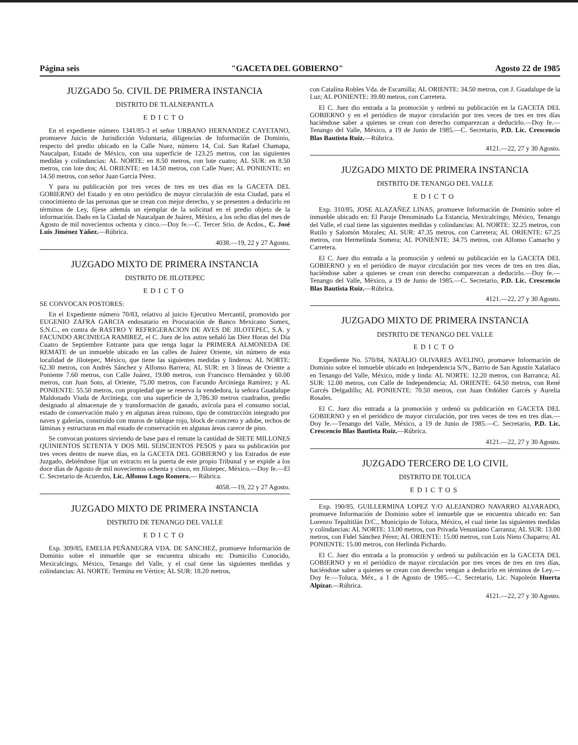Página seis "GACETA DEL GOBIERNO" Agosto 22 de 1985
JUZGADO 5o. CIVIL DE PRIMERA INSTANCIA
DISTRITO DE TLALNEPANTLA
EDICTO
En el expediente número 1341/85-3 el señor URBANO HERNANDEZ CAYETANO, promueve Juicio de Jurisdicción Voluntaria, diligencias de Información de Dominio, respecto del predio ubicado en la Calle Nuez, número 14, Col. San Rafael Chamapa, Naucalpan, Estado de México, con una superficie de 123.25 metros, con las siguientes medidas y colindancias: AL NORTE: en 8.50 metros, con lote cuatro; AL SUR: en 8.50 metros, con lote dos; AL ORIENTE: en 14.50 metros, con Calle Nuez; AL PONIENTE: en 14.50 metros, con señor Juan García Pérez.
Y para su publicación por tres veces de tres en tres días en la GACETA DEL GOBIERNO del Estado y en otro periódico de mayor circulación de esta Ciudad, para el conocimiento de las personas que se crean con mejor derecho, y se presenten a deducirlo en términos de Ley, fíjese además un ejemplar de la solicitud en el predio objeto de la información. Dado en la Ciudad de Naucalpan de Juárez, México, a los ocho días del mes de Agosto de mil novecientos ochenta y cinco.—Doy fe.—C. Tercer Srio. de Acdos., C. José Luis Jiménez Yáñez.—Rúbrica.
4038.—19, 22 y 27 Agosto.
JUZGADO MIXTO DE PRIMERA INSTANCIA
DISTRITO DE JILOTEPEC
EDICTO
SE CONVOCAN POSTORES:
En el Expediente número 70/83, relativo al juicio Ejecutivo Mercantil, promovido por EUGENIO ZAFRA GARCIA endosatario en Procuración de Banco Mexicano Somex, S.N.C., en contra de RASTRO Y REFRIGERACION DE AVES DE JILOTEPEC, S.A. y FACUNDO ARCINIEGA RAMIREZ, el C. Juez de los autos señaló las Diez Horas del Día Cuatro de Septiembre Entrante para que tenga lugar la PRIMERA ALMONEDA DE REMATE de un inmueble ubicado en las calles de Juárez Oriente, sin número de esta localidad de Jilotepec, México, que tiene las siguientes medidas y linderos: AL NORTE: 62.30 metros, con Andrés Sánchez y Alfonso Barrera; AL SUR: en 3 líneas de Oriente a Poniente 7.60 metros, con Calle Juárez, 19.00 metros, con Francisco Hernández y 60.00 metros, con Juan Soto, al Oriente, 75.00 metros, con Facundo Arciniega Ramírez; y AL PONIENTE: 55.50 metros, con propiedad que se reserva la vendedora, la señora Guadalupe Maldonado Viuda de Arciniega, con una superficie de 3,786.30 metros cuadrados, predio designado al almacenaje de y transformación de ganado, avícola para el consumo social, estado de conservación malo y en algunas áreas ruinoso, tipo de construcción integrado por naves y galerías, construído con muros de tabique rojo, block de concreto y adobe, techos de láminas y estructuras en mal estado de conservación en algunas áreas carece de piso.
Se convocan postores sirviendo de base para el remate la cantidad de SIETE MILLONES QUINIENTOS SETENTA Y DOS MIL SEISCIENTOS PESOS y para su publicación por tres veces dentro de nueve días, en la GACETA DEL GOBIERNO y los Estrados de este Juzgado, debiéndose fijar un extracto en la puerta de este propio Tribunal y se expide a los doce días de Agosto de mil novecientos ochenta y cinco, en Jilotepec, México.—Doy fe.—El C. Secretario de Acuerdos, Lic. Alfonso Lugo Romero.— Rúbrica.
4058.—19, 22 y 27 Agosto.
JUZGADO MIXTO DE PRIMERA INSTANCIA
DISTRITO DE TENANGO DEL VALLE
EDICTO
Exp. 309/85, EMELIA PEÑANEGRA VDA. DE SANCHEZ, promueve Información de Dominio sobre el inmueble que se encuentra ubicado en: Domicilio Conocido, Mexicalcingo, México, Tenango del Valle, y el cual tiene las siguientes medidas y colindancias: AL NORTE: Termina en Vértice; AL SUR: 18.20 metros,
con Catalina Robles Vda. de Escamilla; AL ORIENTE: 34.50 metros, con J. Guadalupe de la Luz; AL PONIENTE: 39.80 metros, con Carretera.
El C. Juez dio entrada a la promoción y ordenó su publicación en la GACETA DEL GOBIERNO y en el periódico de mayor circulación por tres veces de tres en tres días haciéndose saber a quienes se crean con derecho comparezcan a deducirlo.—Doy fe.—Tenango del Valle, México, a 19 de Junio de 1985.—C. Secretario, P.D. Lic. Crescencio Blas Bautista Ruiz.—Rúbrica.
4121.—22, 27 y 30 Agosto.
JUZGADO MIXTO DE PRIMERA INSTANCIA
DISTRITO DE TENANGO DEL VALLE
EDICTO
Exp. 310/85, JOSE ALAZAÑEZ LINAS, promueve Información de Dominio sobre el inmueble ubicado en: El Paraje Denominado La Estancia, Mexicalcingo, México, Tenango del Valle, el cual tiene las siguientes medidas y colindancias: AL NORTE: 32.25 metros, con Rutilo y Salomón Morales; AL SUR: 47.35 metros, con Carretera; AL ORIENTE: 67.25 metros, con Hermelinda Somera; AL PONIENTE: 34.75 metros, con Alfonso Camacho y Carretera.
El C. Juez dio entrada a la promoción y ordenó su publicación en la GACETA DEL GOBIERNO y en el periódico de mayor circulación por tres veces de tres en tres días, haciéndose saber a quienes se crean con derecho comparezcan a deducirlo.—Doy fe.—Tenango del Valle, México, a 19 de Junio de 1985.—C. Secretario, P.D. Lic. Crescencio Blas Bautista Ruiz.—Rúbrica.
4121.—22, 27 y 30 Agosto.
JUZGADO MIXTO DE PRIMERA INSTANCIA
DISTRITO DE TENANGO DEL VALLE
EDICTO
Expediente No. 570/84, NATALIO OLIVARES AVELINO, promueve Información de Dominio sobre el inmueble ubicado en Independencia S/N., Barrio de San Agustín Xalatlaco en Tenango del Valle, México, mide y linda: AL NORTE: 12.20 metros, con Barranca; AL SUR: 12.00 metros, con Calle de Independencia; AL ORIENTE: 64.50 metros, con René Garcés Delgadillo; AL PONIENTE: 70.50 metros, con Juan Ordóñez Garcés y Aurelia Rosales.
El C. Juez dio entrada a la promoción y ordenó su publicación en GACETA DEL GOBIERNO y en el periódico de mayor circulación, por tres veces de tres en tres días.—Doy fe.—Tenango del Valle, México, a 19 de Junio de 1985.—C. Secretario, P.D. Lic. Crescencio Blas Bautista Ruiz.—Rúbrica.
4121.—22, 27 y 30 Agosto.
JUZGADO TERCERO DE LO CIVIL
DISTRITO DE TOLUCA
EDICTOS
Exp. 190/85. GUILLERMINA LOPEZ Y/O ALEJANDRO NAVARRO ALVARADO, promueve Información de Dominio sobre el inmueble que se encuentra ubicado en: San Lorenzo Tepaltitlán D/C., Municipio de Toluca, México, el cual tiene las siguientes medidas y colindancias: AL NORTE: 13.00 metros, con Privada Venustiano Carranza; AL SUR: 13.00 metros, con Fidel Sánchez Pérez; AL ORIENTE: 15.00 metros, con Luis Nieto Chaparro; AL PONIENTE: 15.00 metros, con Herlinda Pichardo.
El C. Juez dio entrada a la promoción y ordenó su publicación en la GACETA DEL GOBIERNO y en el periódico de mayor circulación por tres veces de tres en tres días, haciéndose saber a quienes se crean con derecho vengan a deducirlo en términos de Ley.—Doy fe.—Toluca, Méx., a 1 de Agosto de 1985.—C. Secretario, Lic. Napoleón Huerta Alpízar.—Rúbrica.
4121.—22, 27 y 30 Agosto.